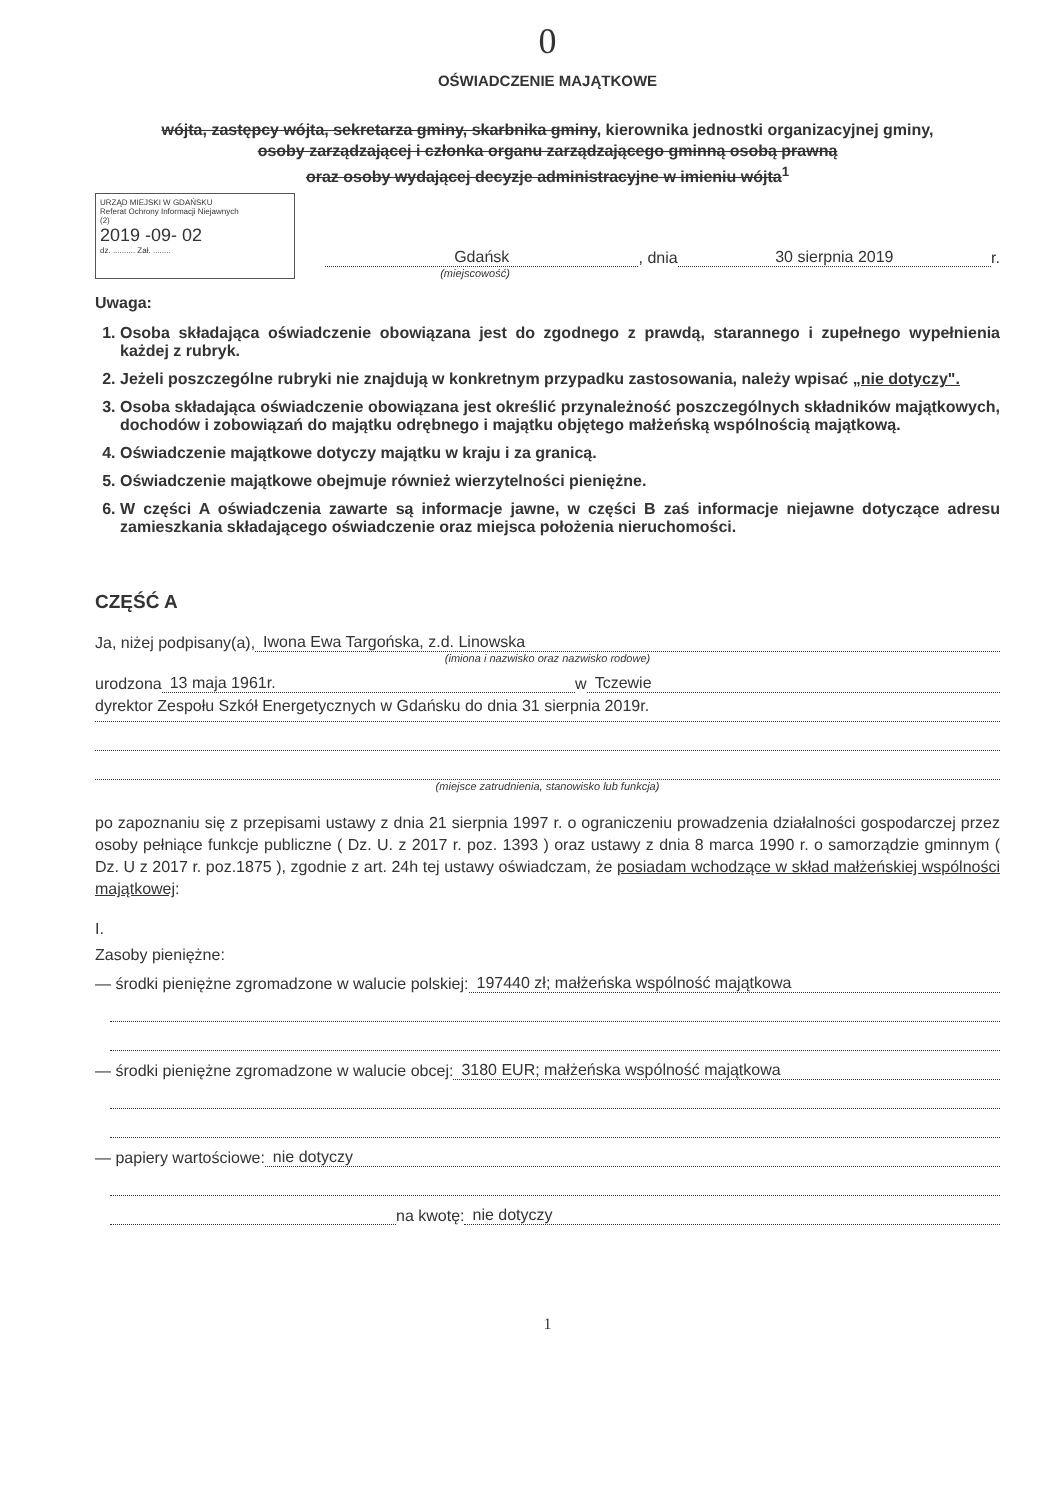0
OŚWIADCZENIE MAJĄTKOWE
wójta, zastępcy wójta, sekretarza gminy, skarbnika gminy, kierownika jednostki organizacyjnej gminy,
osoby zarządzającej i członka organu zarządzającego gminną osobą prawną
oraz osoby wydającej decyzje administracyjne w imieniu wójta<sup>1</sup>
URZĄD MIEJSKI W GDAŃSKU
Referat Ochrony Informacji Niejawnych
(2)
2019 -09- 02
dz. .......... Zał. ........
Gdańsk , dnia 30 sierpnia 2019 r.
(miejscowość)
Uwaga:
1. Osoba składająca oświadczenie obowiązana jest do zgodnego z prawdą, starannego i zupełnego wypełnienia każdej z rubryk.
2. Jeżeli poszczególne rubryki nie znajdują w konkretnym przypadku zastosowania, należy wpisać „nie dotyczy".
3. Osoba składająca oświadczenie obowiązana jest określić przynależność poszczególnych składników majątkowych, dochodów i zobowiązań do majątku odrębnego i majątku objętego małżeńską wspólnością majątkową.
4. Oświadczenie majątkowe dotyczy majątku w kraju i za granicą.
5. Oświadczenie majątkowe obejmuje również wierzytelności pieniężne.
6. W części A oświadczenia zawarte są informacje jawne, w części B zaś informacje niejawne dotyczące adresu zamieszkania składającego oświadczenie oraz miejsca położenia nieruchomości.
CZĘŚĆ A
Ja, niżej podpisany(a), Iwona Ewa Targońska, z.d. Linowska
(imiona i nazwisko oraz nazwisko rodowe)
urodzona 13 maja 1961r. w Tczewie
dyrektor Zespołu Szkół Energetycznych w Gdańsku do dnia 31 sierpnia 2019r.
(miejsce zatrudnienia, stanowisko lub funkcja)
po zapoznaniu się z przepisami ustawy z dnia 21 sierpnia 1997 r. o ograniczeniu prowadzenia działalności gospodarczej przez osoby pełniące funkcje publiczne ( Dz. U. z 2017 r. poz. 1393 ) oraz ustawy z dnia 8 marca 1990 r. o samorządzie gminnym ( Dz. U z 2017 r. poz.1875 ), zgodnie z art. 24h tej ustawy oświadczam, że posiadam wchodzące w skład małżeńskiej wspólności majątkowej:
I.
Zasoby pieniężne:
— środki pieniężne zgromadzone w walucie polskiej: 197440 zł; małżeńska wspólność majątkowa
— środki pieniężne zgromadzone w walucie obcej: 3180 EUR; małżeńska wspólność majątkowa
— papiery wartościowe: nie dotyczy
na kwotę: nie dotyczy
1